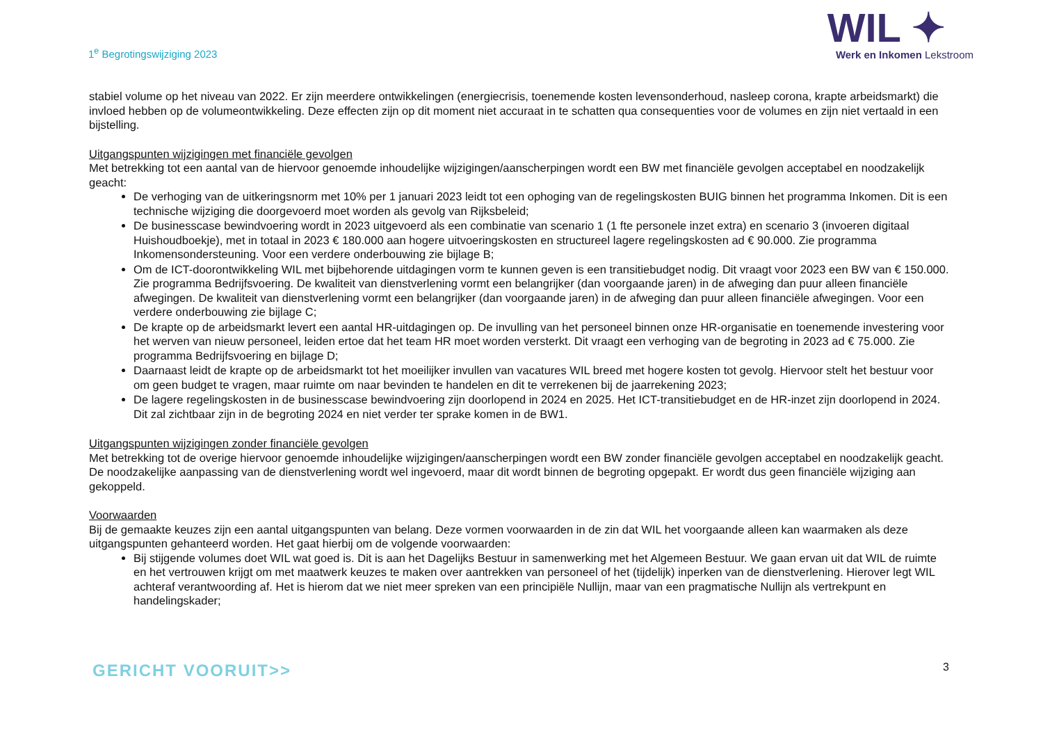1<sup>e</sup> Begrotingswijziging 2023
WIL ✦
Werk en Inkomen Lekstroom
stabiel volume op het niveau van 2022. Er zijn meerdere ontwikkelingen (energiecrisis, toenemende kosten levensonderhoud, nasleep corona, krapte arbeidsmarkt) die invloed hebben op de volumeontwikkeling. Deze effecten zijn op dit moment niet accuraat in te schatten qua consequenties voor de volumes en zijn niet vertaald in een bijstelling.
Uitgangspunten wijzigingen met financiële gevolgen
Met betrekking tot een aantal van de hiervoor genoemde inhoudelijke wijzigingen/aanscherpingen wordt een BW met financiële gevolgen acceptabel en noodzakelijk geacht:
De verhoging van de uitkeringsnorm met 10% per 1 januari 2023 leidt tot een ophoging van de regelingskosten BUIG binnen het programma Inkomen. Dit is een technische wijziging die doorgevoerd moet worden als gevolg van Rijksbeleid;
De businesscase bewindvoering wordt in 2023 uitgevoerd als een combinatie van scenario 1 (1 fte personele inzet extra) en scenario 3 (invoeren digitaal Huishoudboekje), met in totaal in 2023 € 180.000 aan hogere uitvoeringskosten en structureel lagere regelingskosten ad € 90.000. Zie programma Inkomensondersteuning. Voor een verdere onderbouwing zie bijlage B;
Om de ICT-doorontwikkeling WIL met bijbehorende uitdagingen vorm te kunnen geven is een transitiebudget nodig. Dit vraagt voor 2023 een BW van € 150.000. Zie programma Bedrijfsvoering. De kwaliteit van dienstverlening vormt een belangrijker (dan voorgaande jaren) in de afweging dan puur alleen financiële afwegingen. De kwaliteit van dienstverlening vormt een belangrijker (dan voorgaande jaren) in de afweging dan puur alleen financiële afwegingen. Voor een verdere onderbouwing zie bijlage C;
De krapte op de arbeidsmarkt levert een aantal HR-uitdagingen op. De invulling van het personeel binnen onze HR-organisatie en toenemende investering voor het werven van nieuw personeel, leiden ertoe dat het team HR moet worden versterkt. Dit vraagt een verhoging van de begroting in 2023 ad € 75.000. Zie programma Bedrijfsvoering en bijlage D;
Daarnaast leidt de krapte op de arbeidsmarkt tot het moeilijker invullen van vacatures WIL breed met hogere kosten tot gevolg. Hiervoor stelt het bestuur voor om geen budget te vragen, maar ruimte om naar bevinden te handelen en dit te verrekenen bij de jaarrekening 2023;
De lagere regelingskosten in de businesscase bewindvoering zijn doorlopend in 2024 en 2025. Het ICT-transitiebudget en de HR-inzet zijn doorlopend in 2024. Dit zal zichtbaar zijn in de begroting 2024 en niet verder ter sprake komen in de BW1.
Uitgangspunten wijzigingen zonder financiële gevolgen
Met betrekking tot de overige hiervoor genoemde inhoudelijke wijzigingen/aanscherpingen wordt een BW zonder financiële gevolgen acceptabel en noodzakelijk geacht. De noodzakelijke aanpassing van de dienstverlening wordt wel ingevoerd, maar dit wordt binnen de begroting opgepakt. Er wordt dus geen financiële wijziging aan gekoppeld.
Voorwaarden
Bij de gemaakte keuzes zijn een aantal uitgangspunten van belang. Deze vormen voorwaarden in de zin dat WIL het voorgaande alleen kan waarmaken als deze uitgangspunten gehanteerd worden. Het gaat hierbij om de volgende voorwaarden:
Bij stijgende volumes doet WIL wat goed is. Dit is aan het Dagelijks Bestuur in samenwerking met het Algemeen Bestuur. We gaan ervan uit dat WIL de ruimte en het vertrouwen krijgt om met maatwerk keuzes te maken over aantrekken van personeel of het (tijdelijk) inperken van de dienstverlening. Hierover legt WIL achteraf verantwoording af. Het is hierom dat we niet meer spreken van een principiële Nullijn, maar van een pragmatische Nullijn als vertrekpunt en handelingskader;
GERICHT VOORUIT>> 3